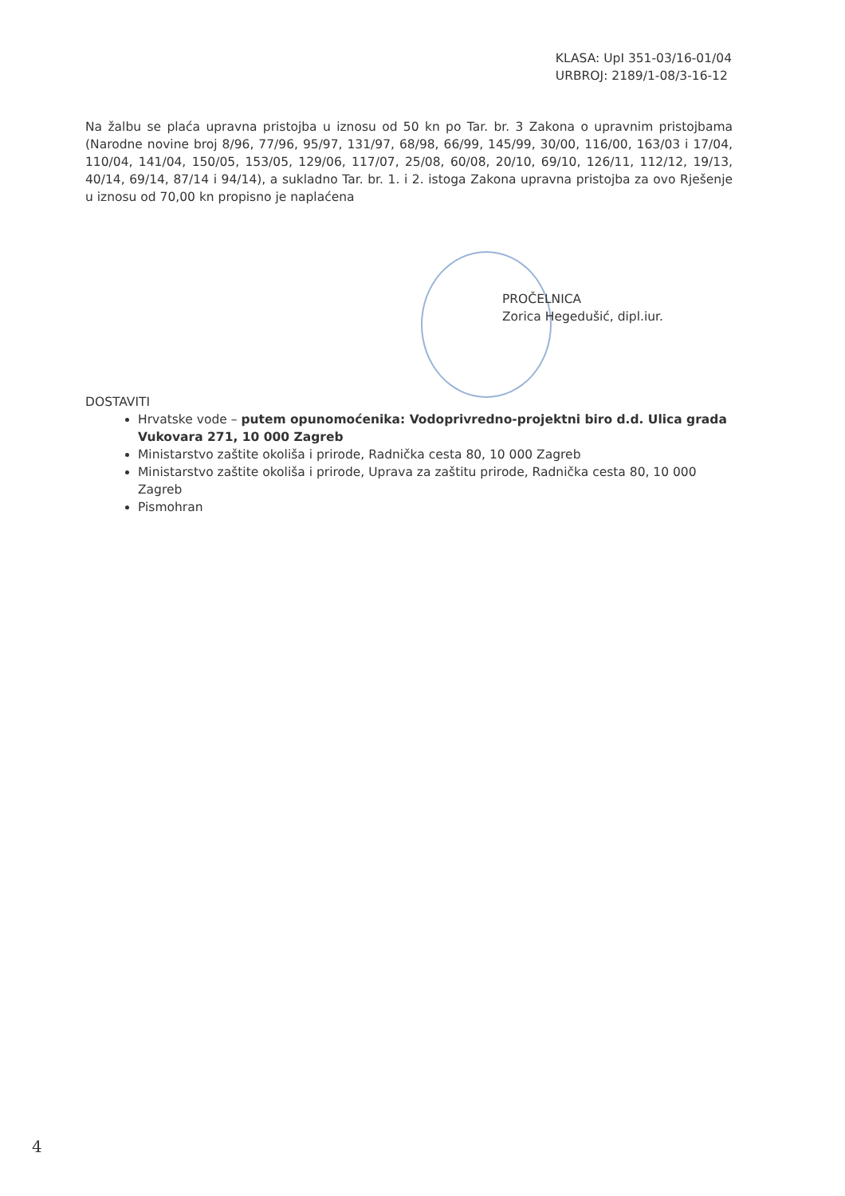KLASA: UpI 351-03/16-01/04
URBROJ: 2189/1-08/3-16-12
Na žalbu se plaća upravna pristojba u iznosu od 50 kn po Tar. br. 3 Zakona o upravnim pristojbama (Narodne novine broj 8/96, 77/96, 95/97, 131/97, 68/98, 66/99, 145/99, 30/00, 116/00, 163/03 i 17/04, 110/04, 141/04, 150/05, 153/05, 129/06, 117/07, 25/08, 60/08, 20/10, 69/10, 126/11, 112/12, 19/13, 40/14, 69/14, 87/14 i 94/14), a sukladno Tar. br. 1. i 2. istoga Zakona upravna pristojba za ovo Rješenje u iznosu od 70,00 kn propisno je naplaćena
PROČELNICA
Zorica Hegedušić, dipl.iur.
DOSTAVITI
Hrvatske vode – putem opunomoćenika: Vodoprivredno-projektni biro d.d. Ulica grada Vukovara 271, 10 000 Zagreb
Ministarstvo zaštite okoliša i prirode, Radnička cesta 80, 10 000 Zagreb
Ministarstvo zaštite okoliša i prirode, Uprava za zaštitu prirode, Radnička cesta 80, 10 000 Zagreb
Pismohran
4